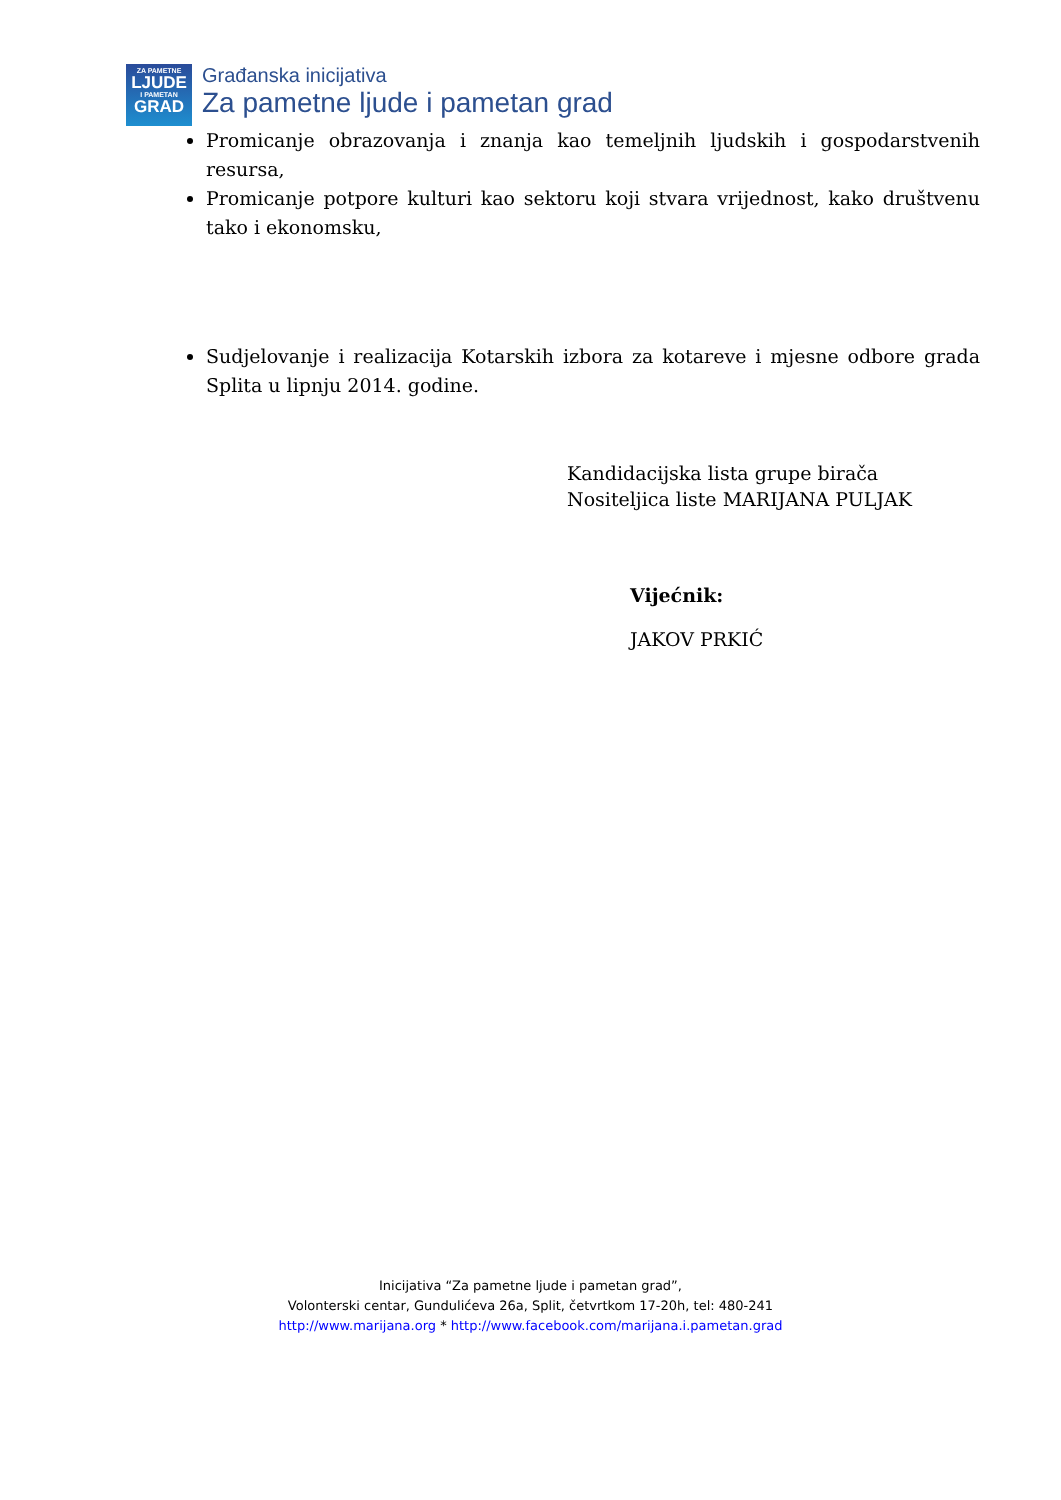ZA PAMETNE
LJUDE
I PAMETAN
GRAD
Građanska inicijativa
Za pametne ljude i pametan grad
Promicanje obrazovanja i znanja kao temeljnih ljudskih i gospodarstvenih resursa,
Promicanje potpore kulturi kao sektoru koji stvara vrijednost, kako društvenu tako i ekonomsku,
Sudjelovanje i realizacija Kotarskih izbora za kotareve i mjesne odbore grada Splita u lipnju 2014. godine.
Kandidacijska lista grupe birača
Nositeljica liste MARIJANA PULJAK
Vijećnik:
JAKOV PRKIĆ
Inicijativa “Za pametne ljude i pametan grad”,
Volonterski centar, Gundulićeva 26a, Split, četvrtkom 17-20h, tel: 480-241
http://www.marijana.org * http://www.facebook.com/marijana.i.pametan.grad